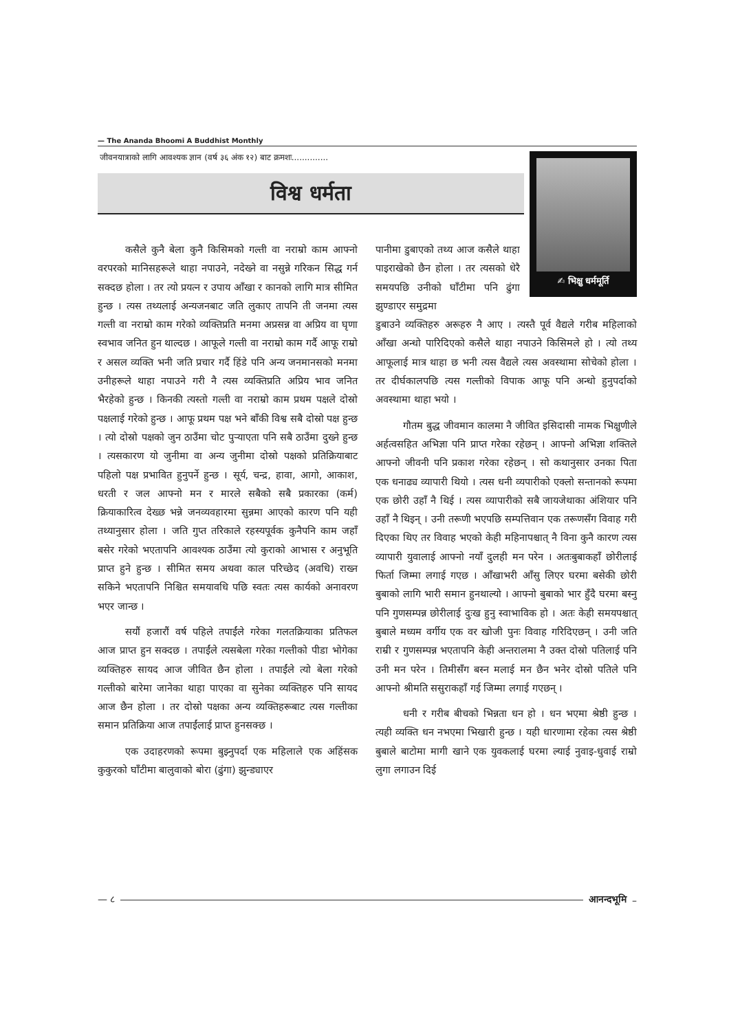— The Ananda Bhoomi A Buddhist Monthly
जीवनयात्राको लागि आवश्यक ज्ञान (वर्ष ३६ अंक १२) बाट क्रमशः..............
विश्व धर्मता
✍ भिक्षु धर्ममूर्ति
कसैले कुनै बेला कुनै किसिमको गल्ती वा नराम्रो काम आफ्नो वरपरको मानिसहरूले थाहा नपाउने, नदेख्ने वा नसुन्ने गरिकन सिद्ध गर्न सक्दछ होला । तर त्यो प्रयत्न र उपाय आँखा र कानको लागि मात्र सीमित हुन्छ । त्यस तथ्यलाई अन्यजनबाट जति लुकाए तापनि ती जनमा त्यस गल्ती वा नराम्रो काम गरेको व्यक्तिप्रति मनमा अप्रसन्न वा अप्रिय वा घृणा स्वभाव जनित हुन थाल्दछ । आफूले गल्ती वा नराम्रो काम गर्दै आफू राम्रो र असल व्यक्ति भनी जति प्रचार गर्दै हिंडे पनि अन्य जनमानसको मनमा उनीहरूले थाहा नपाउने गरी नै त्यस व्यक्तिप्रति अप्रिय भाव जनित भैरहेको हुन्छ । किनकी त्यस्तो गल्ती वा नराम्रो काम प्रथम पक्षले दोस्रो पक्षलाई गरेको हुन्छ । आफू प्रथम पक्ष भने बाँकी विश्व सबै दोस्रो पक्ष हुन्छ । त्यो दोस्रो पक्षको जुन ठाउँमा चोट पुर्‍याएता पनि सबै ठाउँमा दुख्ने हुन्छ । त्यसकारण यो जुनीमा वा अन्य जुनीमा दोस्रो पक्षको प्रतिक्रियाबाट पहिलो पक्ष प्रभावित हुनुपर्ने हुन्छ । सूर्य, चन्द्र, हावा, आगो, आकाश, धरती र जल आफ्नो मन र मारले सबैको सबै प्रकारका (कर्म) क्रियाकारित्व देख्छ भन्ने जनव्यवहारमा सुन्नमा आएको कारण पनि यही तथ्यानुसार होला । जति गुप्त तरिकाले रहस्यपूर्वक कुनैपनि काम जहाँ बसेर गरेको भएतापनि आवश्यक ठाउँमा त्यो कुराको आभास र अनुभूति प्राप्त हुने हुन्छ । सीमित समय अथवा काल परिच्छेद (अवधि) राख्न सकिने भएतापनि निश्चित समयावधि पछि स्वतः त्यस कार्यको अनावरण भएर जान्छ ।
सयौं हजारौं वर्ष पहिले तपाईंले गरेका गलतक्रियाका प्रतिफल आज प्राप्त हुन सक्दछ । तपाईंले त्यसबेला गरेका गल्तीको पीडा भोगेका व्यक्तिहरु सायद आज जीवित छैन होला । तपाईंले त्यो बेला गरेको गल्तीको बारेमा जानेका थाहा पाएका वा सुनेका व्यक्तिहरु पनि सायद आज छैन होला । तर दोस्रो पक्षका अन्य व्यक्तिहरूबाट त्यस गल्तीका समान प्रतिक्रिया आज तपाईंलाई प्राप्त हुनसक्छ ।
एक उदाहरणको रूपमा बुझ्नुपर्दा एक महिलाले एक अहिंसक कुकुरको घाँटीमा बालुवाको बोरा (ढुंगा) झुन्ड्याएर
पानीमा डुबाएको तथ्य आज कसैले थाहा पाइराखेको छैन होला । तर त्यसको धेरै समयपछि उनीको घाँटीमा पनि ढुंगा झुण्डाएर समुद्रमा
डुबाउने व्यक्तिहरु अरूहरु नै आए । त्यस्तै पूर्व वैद्यले गरीब महिलाको आँखा अन्धो पारिदिएको कसैले थाहा नपाउने किसिमले हो । त्यो तथ्य आफूलाई मात्र थाहा छ भनी त्यस वैद्यले त्यस अवस्थामा सोचेको होला । तर दीर्घकालपछि त्यस गल्तीको विपाक आफू पनि अन्धो हुनुपर्दाको अवस्थामा थाहा भयो ।
गौतम बुद्ध जीवमान कालमा नै जीवित इसिदासी नामक भिक्षुणीले अर्हत्वसहित अभिज्ञा पनि प्राप्त गरेका रहेछन् । आफ्नो अभिज्ञा शक्तिले आफ्नो जीवनी पनि प्रकाश गरेका रहेछन् । सो कथानुसार उनका पिता एक धनाढ्य व्यापारी थियो । त्यस धनी व्यपारीको एक्लो सन्तानको रूपमा एक छोरी उहाँ नै थिई । त्यस व्यापारीको सबै जायजेथाका अंशियार पनि उहाँ नै थिइन् । उनी तरूणी भएपछि सम्पत्तिवान एक तरूणसँग विवाह गरी दिएका थिए तर विवाह भएको केही महिनापश्चात् नै विना कुनै कारण त्यस व्यापारी युवालाई आफ्नो नयाँ दुलही मन परेन । अतःबुबाकहाँ छोरीलाई फिर्ता जिम्मा लगाई गएछ । आँखाभरी आँसु लिएर घरमा बसेकी छोरी बुबाको लागि भारी समान हुनथाल्यो । आफ्नो बुबाको भार हुँदै घरमा बस्नु पनि गुणसम्पन्न छोरीलाई दुःख हुनु स्वाभाविक हो । अतः केही समयपश्चात् बुबाले मध्यम वर्गीय एक वर खोजी पुनः विवाह गरिदिएछन् । उनी जति राम्री र गुणसम्पन्न भएतापनि केही अन्तरालमा नै उक्त दोस्रो पतिलाई पनि उनी मन परेन । तिमीसँग बस्न मलाई मन छैन भनेर दोस्रो पतिले पनि आफ्नो श्रीमति ससुराकहाँ गई जिम्मा लगाई गएछन् ।
धनी र गरीब बीचको भिन्नता धन हो । धन भएमा श्रेष्ठी हुन्छ । त्यही व्यक्ति धन नभएमा भिखारी हुन्छ । यही धारणामा रहेका त्यस श्रेष्ठी बुबाले बाटोमा मागी खाने एक युवकलाई घरमा ल्याई नुवाइ-धुवाई राम्रो लुगा लगाउन दिई
— ८ आनन्दभूमि –